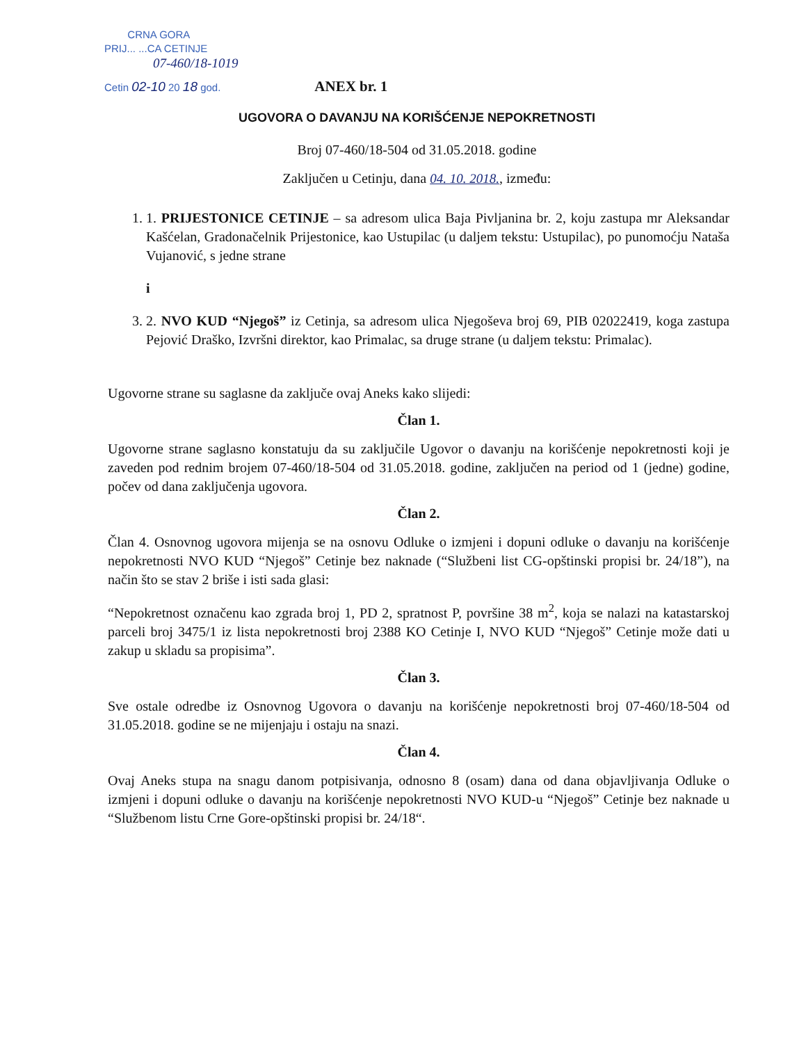CRNA GORA
PRIJ... ...CA CETINJE
07-460/18-1019
Cetin 02-10 20 18 god.
ANEX br. 1
UGOVORA O DAVANJU NA KORIŠĆENJE NEPOKRETNOSTI
Broj 07-460/18-504 od 31.05.2018. godine
Zaključen u Cetinju, dana 04. 10. 2018., između:
1. 1. PRIJESTONICE CETINJE – sa adresom ulica Baja Pivljanina br. 2, koju zastupa mr Aleksandar Kašćelan, Gradonačelnik Prijestonice, kao Ustupilac (u daljem tekstu: Ustupilac), po punomoćju Nataša Vujanović, s jedne strane
i
3. 2. NVO KUD “Njegoš” iz Cetinja, sa adresom ulica Njegoševa broj 69, PIB 02022419, koga zastupa Pejović Draško, Izvršni direktor, kao Primalac, sa druge strane (u daljem tekstu: Primalac).
Ugovorne strane su saglasne da zaključe ovaj Aneks kako slijedi:
Član 1.
Ugovorne strane saglasno konstatuju da su zaključile Ugovor o davanju na korišćenje nepokretnosti koji je zaveden pod rednim brojem 07-460/18-504 od 31.05.2018. godine, zaključen na period od 1 (jedne) godine, počev od dana zaključenja ugovora.
Član 2.
Član 4. Osnovnog ugovora mijenja se na osnovu Odluke o izmjeni i dopuni odluke o davanju na korišćenje nepokretnosti NVO KUD “Njegoš” Cetinje bez naknade (“Službeni list CG-opštinski propisi br. 24/18”), na način što se stav 2 briše i isti sada glasi:
“Nepokretnost označenu kao zgrada broj 1, PD 2, spratnost P, površine 38 m<sup>2</sup>, koja se nalazi na katastarskoj parceli broj 3475/1 iz lista nepokretnosti broj 2388 KO Cetinje I, NVO KUD “Njegoš” Cetinje može dati u zakup u skladu sa propisima”.
Član 3.
Sve ostale odredbe iz Osnovnog Ugovora o davanju na korišćenje nepokretnosti broj 07-460/18-504 od 31.05.2018. godine se ne mijenjaju i ostaju na snazi.
Član 4.
Ovaj Aneks stupa na snagu danom potpisivanja, odnosno 8 (osam) dana od dana objavljivanja Odluke o izmjeni i dopuni odluke o davanju na korišćenje nepokretnosti NVO KUD-u “Njegoš” Cetinje bez naknade u “Službenom listu Crne Gore-opštinski propisi br. 24/18“.